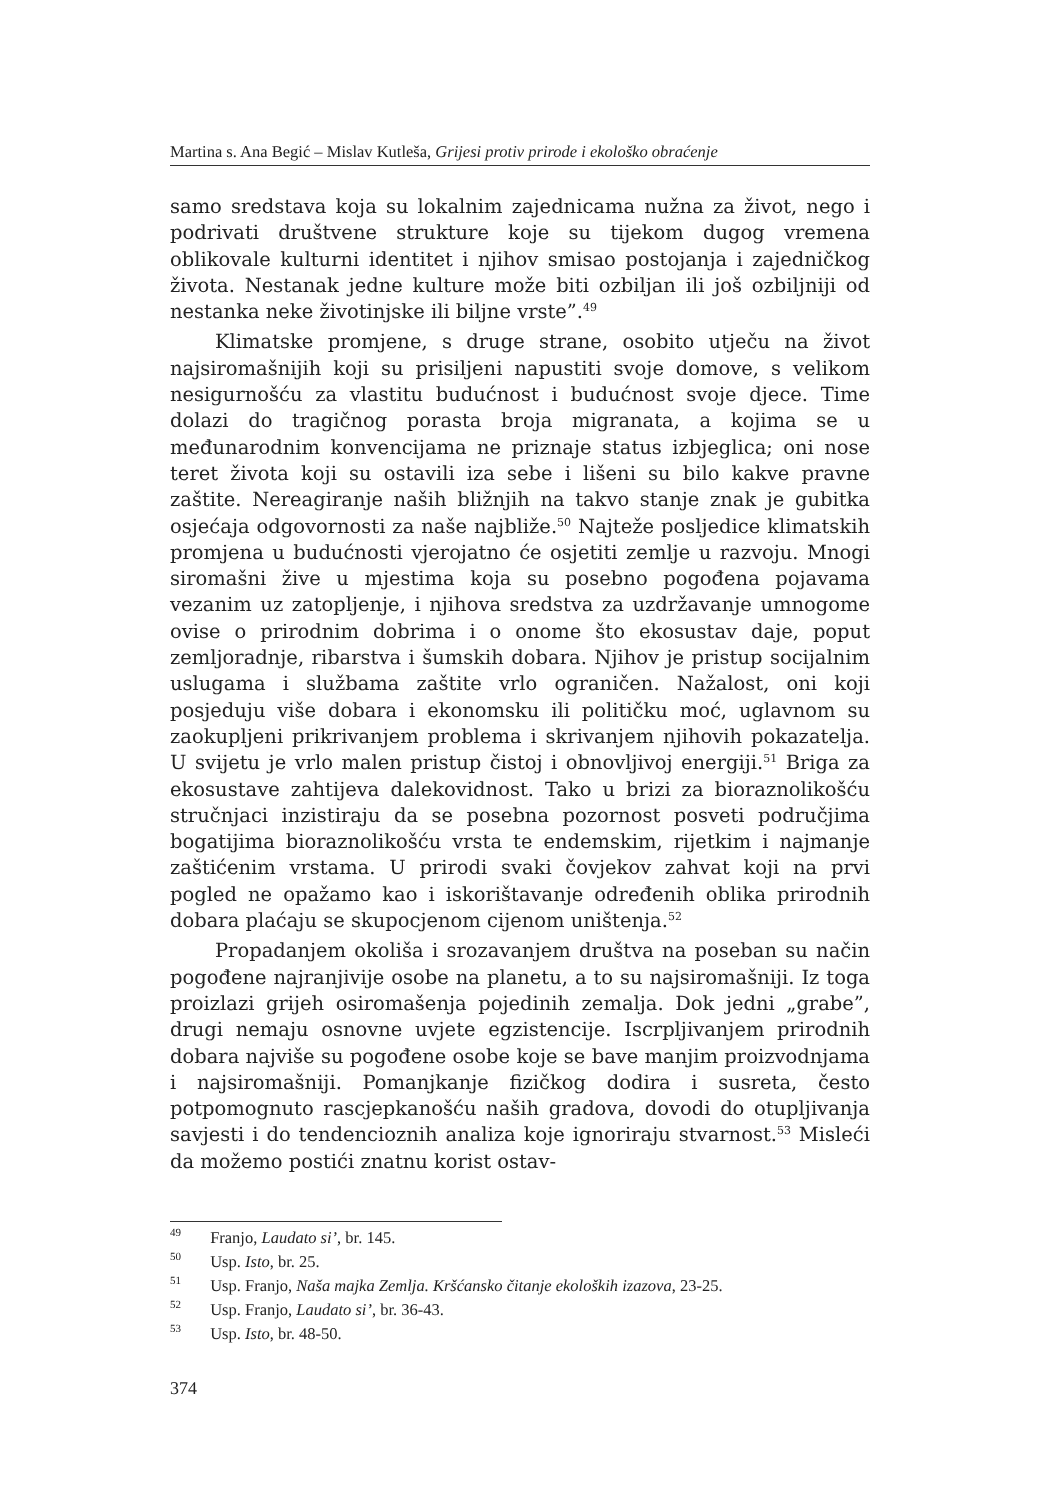Martina s. Ana Begić – Mislav Kutleša, Grijesi protiv prirode i ekološko obraćenje
samo sredstava koja su lokalnim zajednicama nužna za život, nego i podrivati društvene strukture koje su tijekom dugog vremena oblikovale kulturni identitet i njihov smisao postojanja i zajedničkog života. Nestanak jedne kulture može biti ozbiljan ili još ozbiljniji od nestanka neke životinjske ili biljne vrste”.<sup>49</sup>
Klimatske promjene, s druge strane, osobito utječu na život najsiromašnijih koji su prisiljeni napustiti svoje domove, s velikom nesigurnošću za vlastitu budućnost i budućnost svoje djece. Time dolazi do tragičnog porasta broja migranata, a kojima se u međunarodnim konvencijama ne priznaje status izbjeglica; oni nose teret života koji su ostavili iza sebe i lišeni su bilo kakve pravne zaštite. Nereagiranje naših bližnjih na takvo stanje znak je gubitka osjećaja odgovornosti za naše najbliže.<sup>50</sup> Najteže posljedice klimatskih promjena u budućnosti vjerojatno će osjetiti zemlje u razvoju. Mnogi siromašni žive u mjestima koja su posebno pogođena pojavama vezanim uz zatopljenje, i njihova sredstva za uzdržavanje umnogome ovise o prirodnim dobrima i o onome što ekosustav daje, poput zemljoradnje, ribarstva i šumskih dobara. Njihov je pristup socijalnim uslugama i službama zaštite vrlo ograničen. Nažalost, oni koji posjeduju više dobara i ekonomsku ili političku moć, uglavnom su zaokupljeni prikrivanjem problema i skrivanjem njihovih pokazatelja. U svijetu je vrlo malen pristup čistoj i obnovljivoj energiji.<sup>51</sup> Briga za ekosustave zahtijeva dalekovidnost. Tako u brizi za bioraznolikošću stručnjaci inzistiraju da se posebna pozornost posveti područjima bogatijima bioraznolikošću vrsta te endemskim, rijetkim i najmanje zaštićenim vrstama. U prirodi svaki čovjekov zahvat koji na prvi pogled ne opažamo kao i iskorištavanje određenih oblika prirodnih dobara plaćaju se skupocjenom cijenom uništenja.<sup>52</sup>
Propadanjem okoliša i srozavanjem društva na poseban su način pogođene najranjivije osobe na planetu, a to su najsiromašniji. Iz toga proizlazi grijeh osiromašenja pojedinih zemalja. Dok jedni „grabe”, drugi nemaju osnovne uvjete egzistencije. Iscrpljivanjem prirodnih dobara najviše su pogođene osobe koje se bave manjim proizvodnjama i najsiromašniji. Pomanjkanje fizičkog dodira i susreta, često potpomognuto rascjepkanošću naših gradova, dovodi do otupljivanja savjesti i do tendencioznih analiza koje ignoriraju stvarnost.<sup>53</sup> Misleći da možemo postići znatnu korist ostav-
<sup>49</sup> Franjo, Laudato si’, br. 145.
<sup>50</sup> Usp. Isto, br. 25.
<sup>51</sup> Usp. Franjo, Naša majka Zemlja. Kršćansko čitanje ekoloških izazova, 23-25.
<sup>52</sup> Usp. Franjo, Laudato si’, br. 36-43.
<sup>53</sup> Usp. Isto, br. 48-50.
374